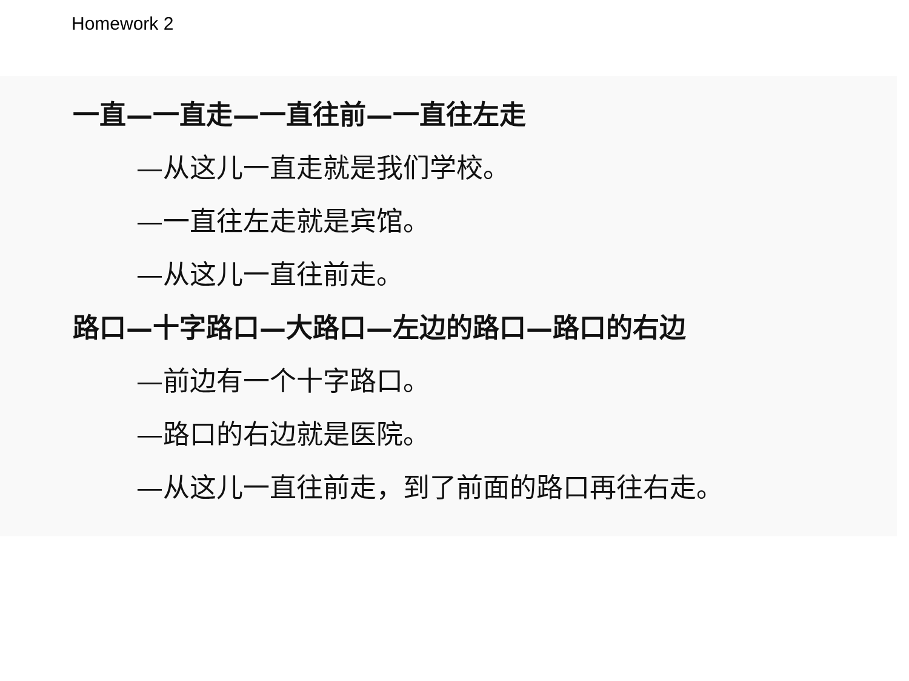Homework 2
一直—一直走—一直往前—一直往左走
—从这儿一直走就是我们学校。
—一直往左走就是宾馆。
—从这儿一直往前走。
路口—十字路口—大路口—左边的路口—路口的右边
—前边有一个十字路口。
—路口的右边就是医院。
—从这儿一直往前走，到了前面的路口再往右走。